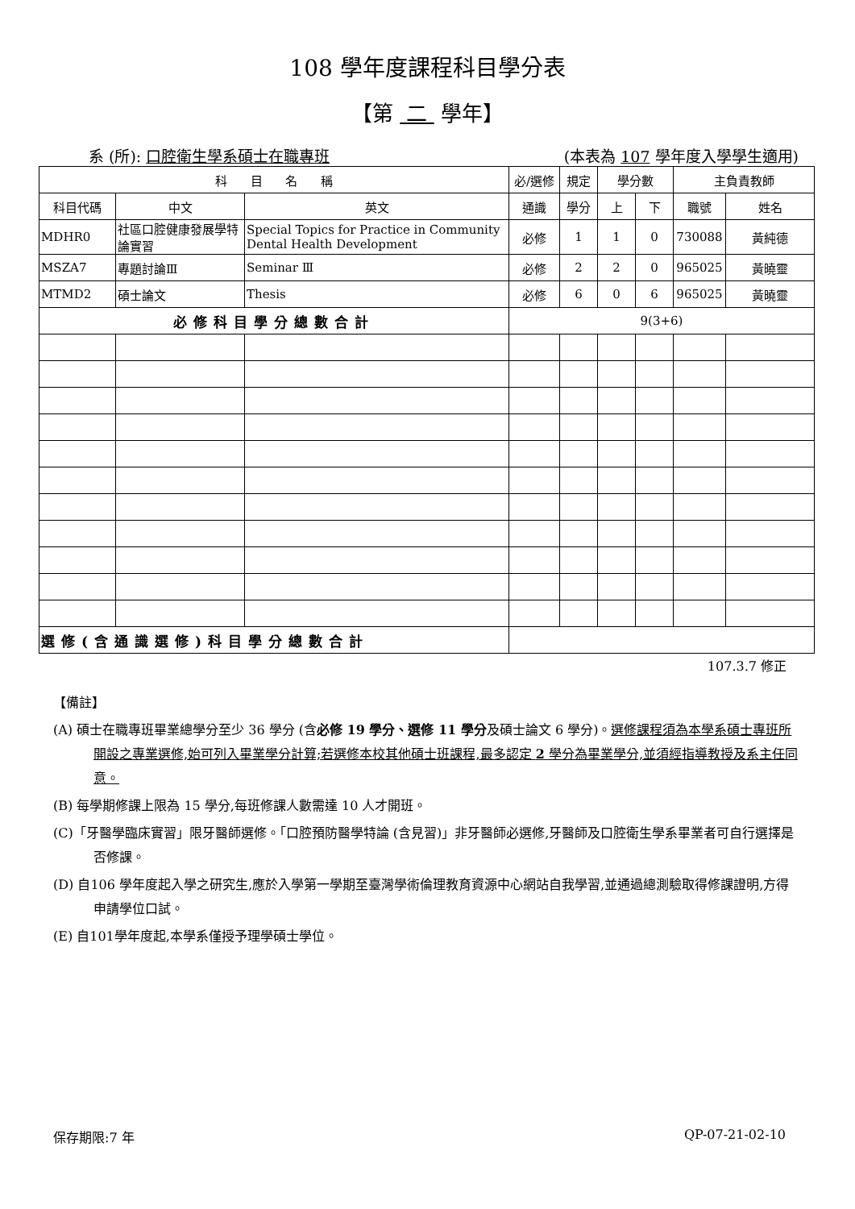108 學年度課程科目學分表
【第 二 學年】
系 (所): 口腔衛生學系碩士在職專班 (本表為 107 學年度入學學生適用)
| 科 目 名 稱 | | | 必/選修 | 規定 | 學分數 | | 主負責教師 | |
| --- | --- | --- | --- | --- | --- | --- | --- | --- |
| 科目代碼 | 中文 | 英文 | 通識 | 學分 | 上 | 下 | 職號 | 姓名 |
| MDHR0 | 社區口腔健康發展學特論實習 | Special Topics for Practice in Community Dental Health Development | 必修 | 1 | 1 | 0 | 730088 | 黃純德 |
| MSZA7 | 專題討論Ⅲ | Seminar Ⅲ | 必修 | 2 | 2 | 0 | 965025 | 黃曉靈 |
| MTMD2 | 碩士論文 | Thesis | 必修 | 6 | 0 | 6 | 965025 | 黃曉靈 |
| 必修科目學分總數合計 | | | 9(3+6) | | | | | |
| 選修(含通識選修)科目學分總數合計 | | | | | | | | |
107.3.7 修正
【備註】
(A) 碩士在職專班畢業總學分至少 36 學分 (含必修 19 學分、選修 11 學分及碩士論文 6 學分)。選修課程須為本學系碩士專班所開設之專業選修,始可列入畢業學分計算;若選修本校其他碩士班課程,最多認定 2 學分為畢業學分,並須經指導教授及系主任同意。
(B) 每學期修課上限為 15 學分,每班修課人數需達 10 人才開班。
(C)「牙醫學臨床實習」限牙醫師選修。「口腔預防醫學特論 (含見習)」非牙醫師必選修,牙醫師及口腔衛生學系畢業者可自行選擇是否修課。
(D) 自106 學年度起入學之研究生,應於入學第一學期至臺灣學術倫理教育資源中心網站自我學習,並通過總測驗取得修課證明,方得申請學位口試。
(E) 自101學年度起,本學系僅授予理學碩士學位。
保存期限:7 年 QP-07-21-02-10